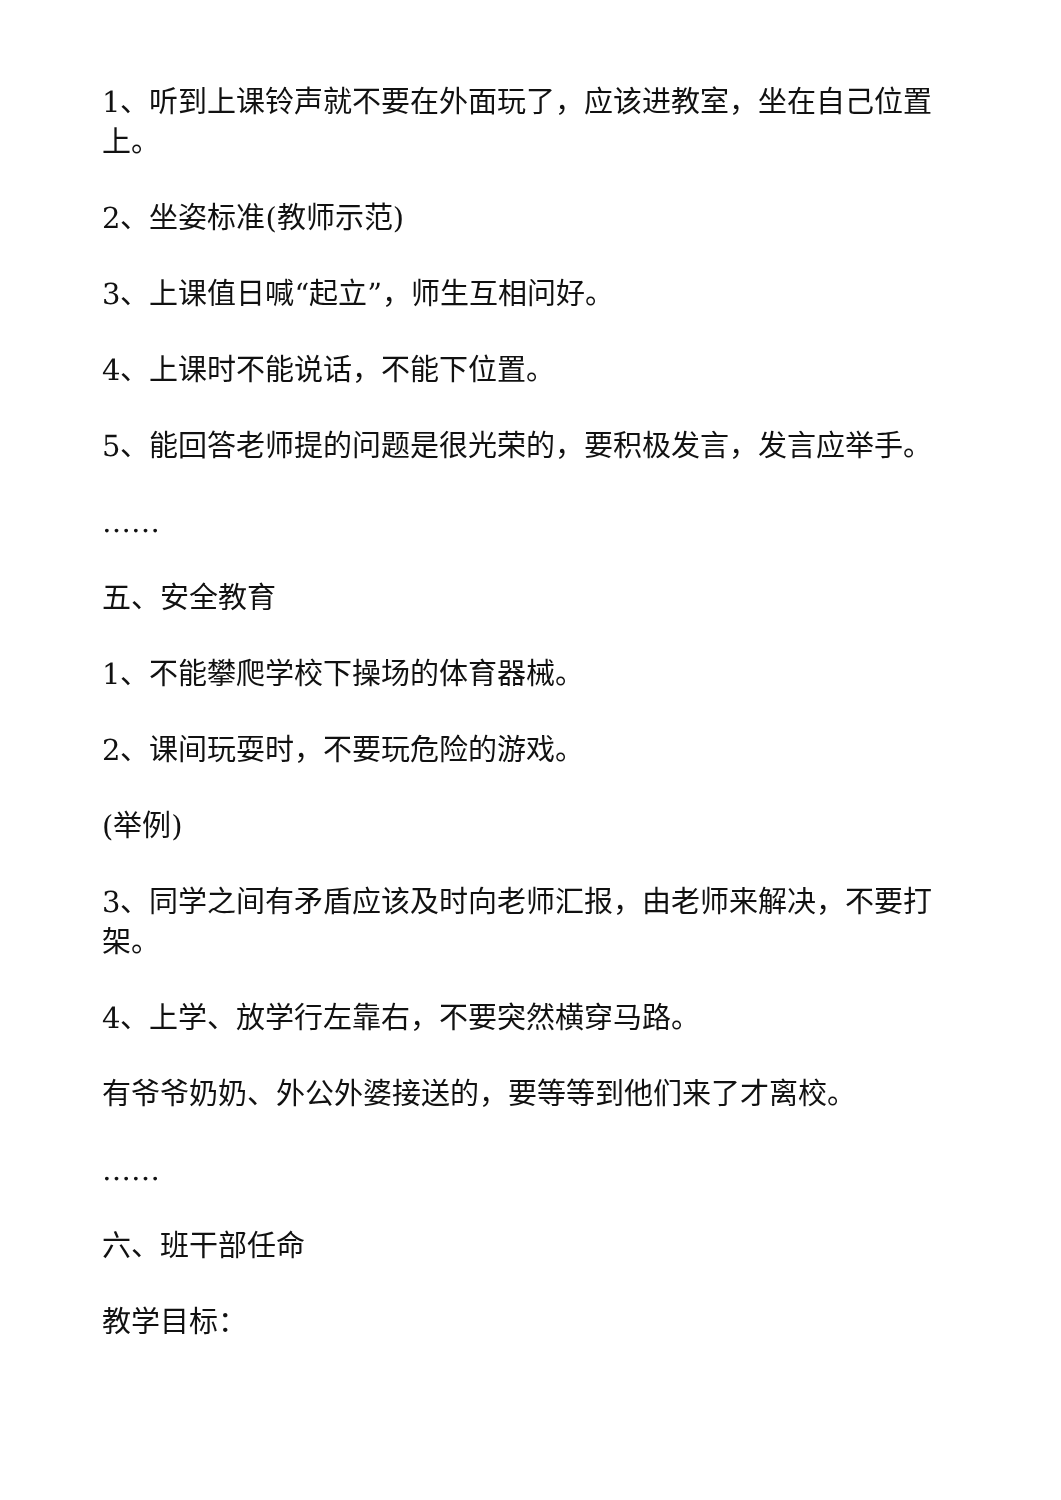1、听到上课铃声就不要在外面玩了，应该进教室，坐在自己位置上。
2、坐姿标准(教师示范)
3、上课值日喊“起立”，师生互相问好。
4、上课时不能说话，不能下位置。
5、能回答老师提的问题是很光荣的，要积极发言，发言应举手。
……
五、安全教育
1、不能攀爬学校下操场的体育器械。
2、课间玩耍时，不要玩危险的游戏。
(举例)
3、同学之间有矛盾应该及时向老师汇报，由老师来解决，不要打架。
4、上学、放学行左靠右，不要突然横穿马路。
有爷爷奶奶、外公外婆接送的，要等等到他们来了才离校。
……
六、班干部任命
教学目标：